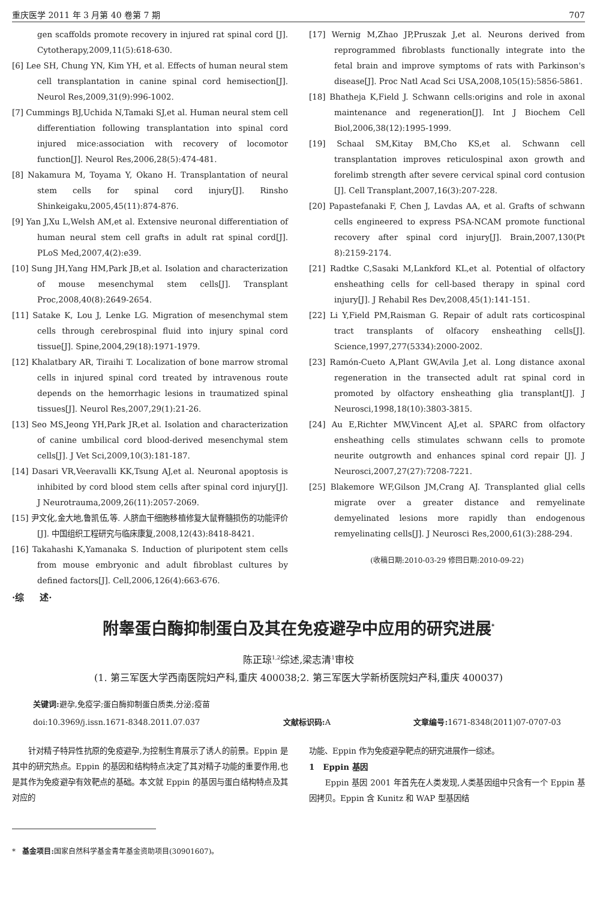重庆医学 2011 年 3 月第 40 卷第 7 期 707
gen scaffolds promote recovery in injured rat spinal cord [J]. Cytotherapy,2009,11(5):618-630.
[6] Lee SH, Chung YN, Kim YH, et al. Effects of human neural stem cell transplantation in canine spinal cord hemisection[J]. Neurol Res,2009,31(9):996-1002.
[7] Cummings BJ,Uchida N,Tamaki SJ,et al. Human neural stem cell differentiation following transplantation into spinal cord injured mice:association with recovery of locomotor function[J]. Neurol Res,2006,28(5):474-481.
[8] Nakamura M, Toyama Y, Okano H. Transplantation of neural stem cells for spinal cord injury[J]. Rinsho Shinkeigaku,2005,45(11):874-876.
[9] Yan J,Xu L,Welsh AM,et al. Extensive neuronal differentiation of human neural stem cell grafts in adult rat spinal cord[J]. PLoS Med,2007,4(2):e39.
[10] Sung JH,Yang HM,Park JB,et al. Isolation and characterization of mouse mesenchymal stem cells[J]. Transplant Proc,2008,40(8):2649-2654.
[11] Satake K, Lou J, Lenke LG. Migration of mesenchymal stem cells through cerebrospinal fluid into injury spinal cord tissue[J]. Spine,2004,29(18):1971-1979.
[12] Khalatbary AR, Tiraihi T. Localization of bone marrow stromal cells in injured spinal cord treated by intravenous route depends on the hemorrhagic lesions in traumatized spinal tissues[J]. Neurol Res,2007,29(1):21-26.
[13] Seo MS,Jeong YH,Park JR,et al. Isolation and characterization of canine umbilical cord blood-derived mesenchymal stem cells[J]. J Vet Sci,2009,10(3):181-187.
[14] Dasari VR,Veeravalli KK,Tsung AJ,et al. Neuronal apoptosis is inhibited by cord blood stem cells after spinal cord injury[J]. J Neurotrauma,2009,26(11):2057-2069.
[15] 尹文化,金大地,鲁凯伍,等. 人脐血干细胞移植修复大鼠脊髓损伤的功能评价[J]. 中国组织工程研究与临床康复,2008,12(43):8418-8421.
[16] Takahashi K,Yamanaka S. Induction of pluripotent stem cells from mouse embryonic and adult fibroblast cultures by defined factors[J]. Cell,2006,126(4):663-676.
[17] Wernig M,Zhao JP,Pruszak J,et al. Neurons derived from reprogrammed fibroblasts functionally integrate into the fetal brain and improve symptoms of rats with Parkinson's disease[J]. Proc Natl Acad Sci USA,2008,105(15):5856-5861.
[18] Bhatheja K,Field J. Schwann cells:origins and role in axonal maintenance and regeneration[J]. Int J Biochem Cell Biol,2006,38(12):1995-1999.
[19] Schaal SM,Kitay BM,Cho KS,et al. Schwann cell transplantation improves reticulospinal axon growth and forelimb strength after severe cervical spinal cord contusion [J]. Cell Transplant,2007,16(3):207-228.
[20] Papastefanaki F, Chen J, Lavdas AA, et al. Grafts of schwann cells engineered to express PSA-NCAM promote functional recovery after spinal cord injury[J]. Brain,2007,130(Pt 8):2159-2174.
[21] Radtke C,Sasaki M,Lankford KL,et al. Potential of olfactory ensheathing cells for cell-based therapy in spinal cord injury[J]. J Rehabil Res Dev,2008,45(1):141-151.
[22] Li Y,Field PM,Raisman G. Repair of adult rats corticospinal tract transplants of olfacory ensheathing cells[J]. Science,1997,277(5334):2000-2002.
[23] Ramón-Cueto A,Plant GW,Avila J,et al. Long distance axonal regeneration in the transected adult rat spinal cord in promoted by olfactory ensheathing glia transplant[J]. J Neurosci,1998,18(10):3803-3815.
[24] Au E,Richter MW,Vincent AJ,et al. SPARC from olfactory ensheathing cells stimulates schwann cells to promote neurite outgrowth and enhances spinal cord repair [J]. J Neurosci,2007,27(27):7208-7221.
[25] Blakemore WF,Gilson JM,Crang AJ. Transplanted glial cells migrate over a greater distance and remyelinate demyelinated lesions more rapidly than endogenous remyelinating cells[J]. J Neurosci Res,2000,61(3):288-294.
(收稿日期:2010-03-29 修回日期:2010-09-22)
·综 述·
附睾蛋白酶抑制蛋白及其在免疫避孕中应用的研究进展<sup>*</sup>
陈正琼<sup>1,2</sup>综述,梁志清<sup>1</sup>审校
(1. 第三军医大学西南医院妇产科,重庆 400038;2. 第三军医大学新桥医院妇产科,重庆 400037)
关键词: 避孕,免疫学;蛋白酶抑制蛋白质类,分泌;疫苗
doi:10.3969/j.issn.1671-8348.2011.07.037 文献标识码: A 文章编号: 1671-8348(2011)07-0707-03
针对精子特异性抗原的免疫避孕,为控制生育展示了诱人的前景。Eppin 是其中的研究热点。Eppin 的基因和结构特点决定了其对精子功能的重要作用,也是其作为免疫避孕有效靶点的基础。本文就 Eppin 的基因与蛋白结构特点及其对应的
* 基金项目: 国家自然科学基金青年基金资助项目(30901607)。
功能、Eppin 作为免疫避孕靶点的研究进展作一综述。
1 Eppin 基因
Eppin 基因 2001 年首先在人类发现,人类基因组中只含有一个 Eppin 基因拷贝。Eppin 含 Kunitz 和 WAP 型基因结